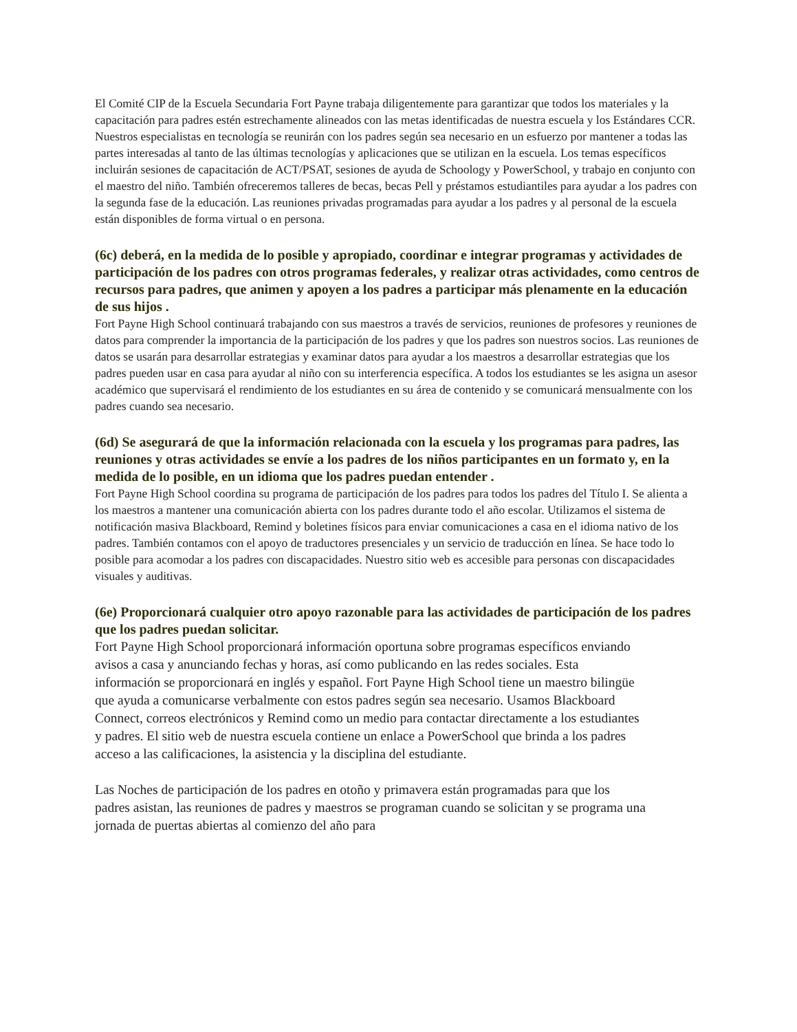El Comité CIP de la Escuela Secundaria Fort Payne trabaja diligentemente para garantizar que todos los materiales y la capacitación para padres estén estrechamente alineados con las metas identificadas de nuestra escuela y los Estándares CCR. Nuestros especialistas en tecnología se reunirán con los padres según sea necesario en un esfuerzo por mantener a todas las partes interesadas al tanto de las últimas tecnologías y aplicaciones que se utilizan en la escuela. Los temas específicos incluirán sesiones de capacitación de ACT/PSAT, sesiones de ayuda de Schoology y PowerSchool, y trabajo en conjunto con el maestro del niño. También ofreceremos talleres de becas, becas Pell y préstamos estudiantiles para ayudar a los padres con la segunda fase de la educación. Las reuniones privadas programadas para ayudar a los padres y al personal de la escuela están disponibles de forma virtual o en persona.
(6c) deberá, en la medida de lo posible y apropiado, coordinar e integrar programas y actividades de participación de los padres con otros programas federales, y realizar otras actividades, como centros de recursos para padres, que animen y apoyen a los padres a participar más plenamente en la educación de sus hijos .
Fort Payne High School continuará trabajando con sus maestros a través de servicios, reuniones de profesores y reuniones de datos para comprender la importancia de la participación de los padres y que los padres son nuestros socios. Las reuniones de datos se usarán para desarrollar estrategias y examinar datos para ayudar a los maestros a desarrollar estrategias que los padres pueden usar en casa para ayudar al niño con su interferencia específica. A todos los estudiantes se les asigna un asesor académico que supervisará el rendimiento de los estudiantes en su área de contenido y se comunicará mensualmente con los padres cuando sea necesario.
(6d) Se asegurará de que la información relacionada con la escuela y los programas para padres, las reuniones y otras actividades se envíe a los padres de los niños participantes en un formato y, en la medida de lo posible, en un idioma que los padres puedan entender .
Fort Payne High School coordina su programa de participación de los padres para todos los padres del Título I. Se alienta a los maestros a mantener una comunicación abierta con los padres durante todo el año escolar. Utilizamos el sistema de notificación masiva Blackboard, Remind y boletines físicos para enviar comunicaciones a casa en el idioma nativo de los padres. También contamos con el apoyo de traductores presenciales y un servicio de traducción en línea. Se hace todo lo posible para acomodar a los padres con discapacidades. Nuestro sitio web es accesible para personas con discapacidades visuales y auditivas.
(6e) Proporcionará cualquier otro apoyo razonable para las actividades de participación de los padres que los padres puedan solicitar.
Fort Payne High School proporcionará información oportuna sobre programas específicos enviando avisos a casa y anunciando fechas y horas, así como publicando en las redes sociales. Esta información se proporcionará en inglés y español. Fort Payne High School tiene un maestro bilingüe que ayuda a comunicarse verbalmente con estos padres según sea necesario. Usamos Blackboard Connect, correos electrónicos y Remind como un medio para contactar directamente a los estudiantes y padres. El sitio web de nuestra escuela contiene un enlace a PowerSchool que brinda a los padres acceso a las calificaciones, la asistencia y la disciplina del estudiante.
Las Noches de participación de los padres en otoño y primavera están programadas para que los padres asistan, las reuniones de padres y maestros se programan cuando se solicitan y se programa una jornada de puertas abiertas al comienzo del año para